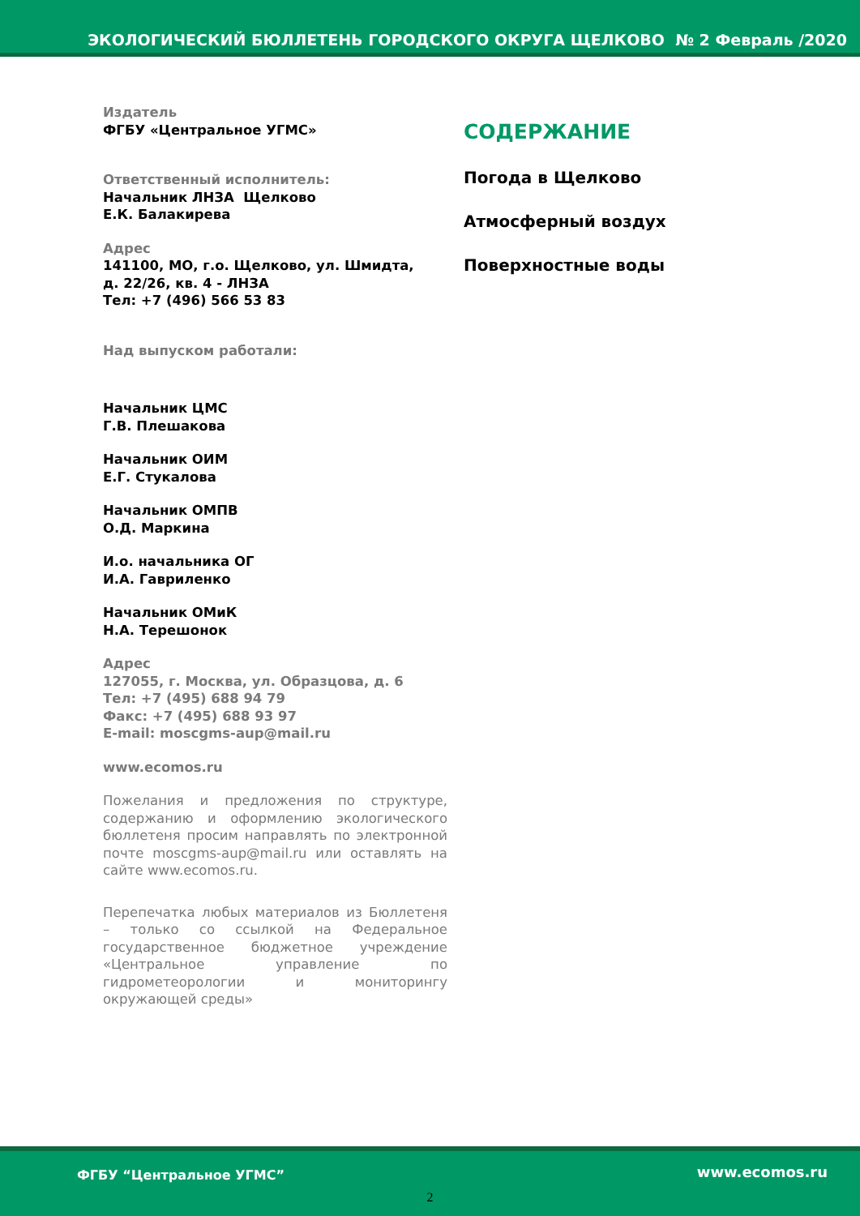ЭКОЛОГИЧЕСКИЙ БЮЛЛЕТЕНЬ ГОРОДСКОГО ОКРУГА ЩЕЛКОВО № 2 Февраль /2020
Издатель
ФГБУ «Центральное УГМС»
Ответственный исполнитель:
Начальник ЛНЗА Щелково
Е.К. Балакирева
Адрес
141100, МО, г.о. Щелково, ул. Шмидта,
д. 22/26, кв. 4 - ЛНЗА
Тел: +7 (496) 566 53 83
Над выпуском работали:
Начальник ЦМС
Г.В. Плешакова
Начальник ОИМ
Е.Г. Стукалова
Начальник ОМПВ
О.Д. Маркина
И.о. начальника ОГ
И.А. Гавриленко
Начальник ОМиК
Н.А. Терешонок
Адрес
127055, г. Москва, ул. Образцова, д. 6
Тел: +7 (495) 688 94 79
Факс: +7 (495) 688 93 97
E-mail: moscgms-aup@mail.ru
www.ecomos.ru
Пожелания и предложения по структуре, содержанию и оформлению экологического бюллетеня просим направлять по электронной почте moscgms-aup@mail.ru или оставлять на сайте www.ecomos.ru.
Перепечатка любых материалов из Бюллетеня – только со ссылкой на Федеральное государственное бюджетное учреждение «Центральное управление по гидрометеорологии и мониторингу окружающей среды»
СОДЕРЖАНИЕ
Погода в Щелково
Атмосферный воздух
Поверхностные воды
ФГБУ “Центральное УГМС” www.ecomos.ru
2